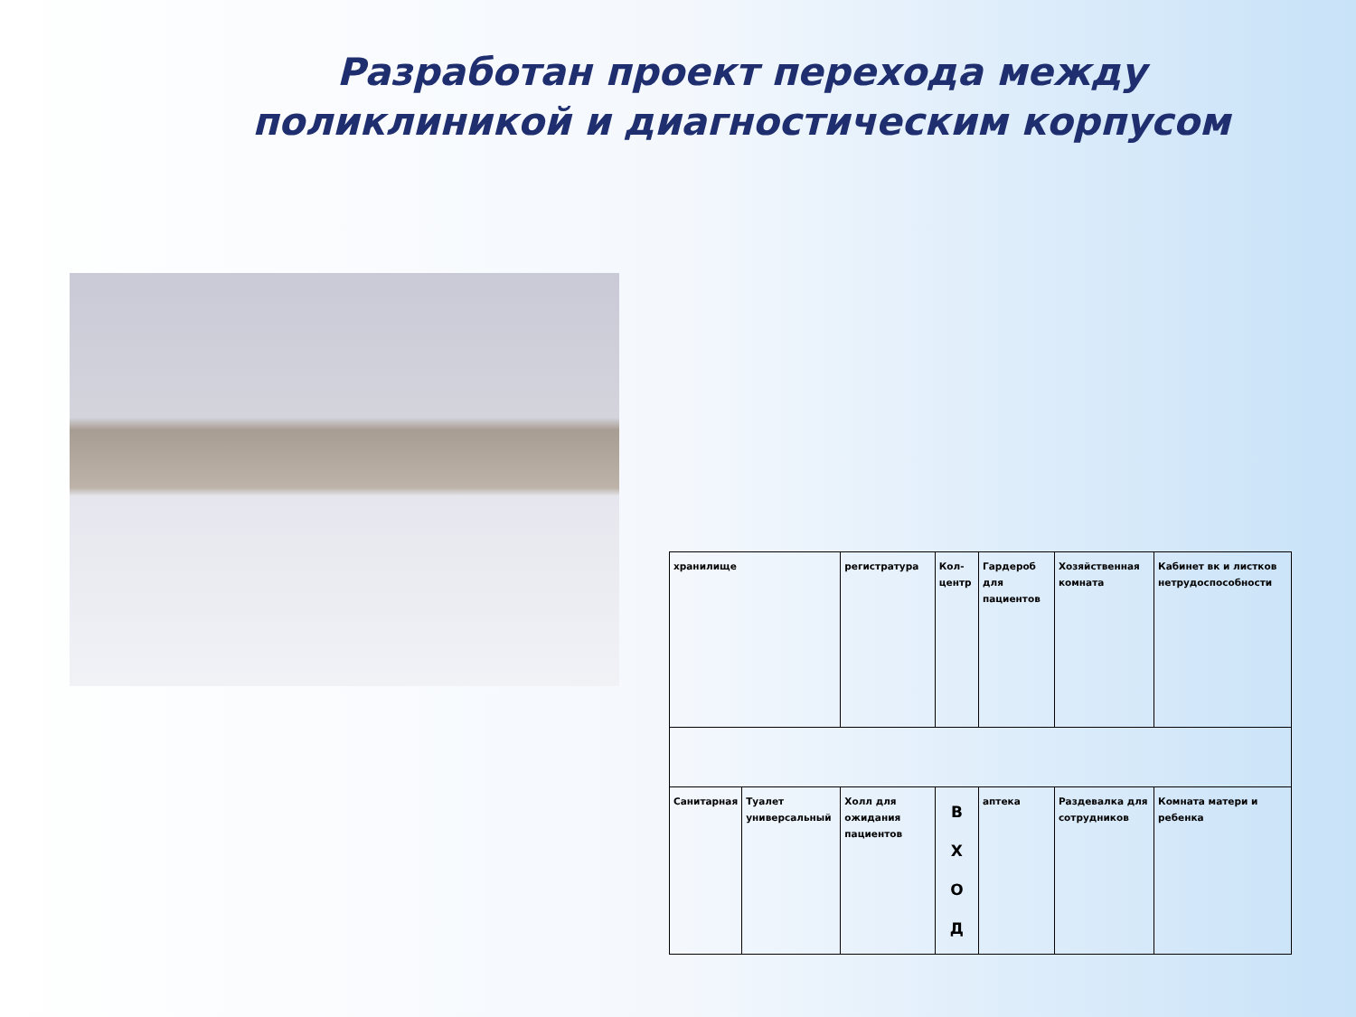Разработан проект перехода между поликлиникой и диагностическим корпусом
| хранилище | | регистратура | Кол-центр | Гардероб для пациентов | Хозяйственная комната | Кабинет вк и листков нетрудоспособности |
| Санитарная | Туалет универсальный | Холл для ожидания пациентов | В Х О Д | аптека | Раздевалка для сотрудников | Комната матери и ребенка |